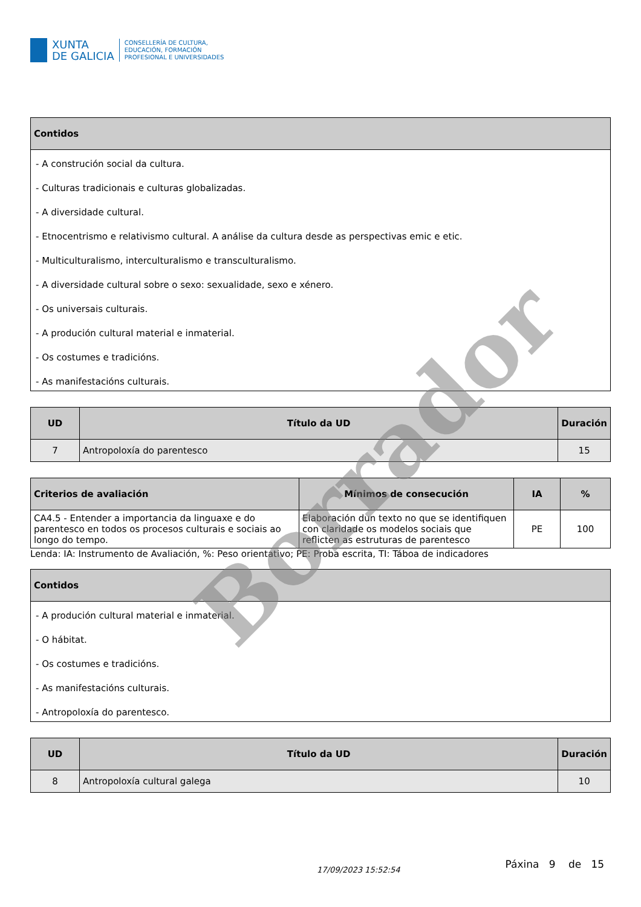XUNTA
DE GALICIA
CONSELLERÍA DE CULTURA,
EDUCACIÓN, FORMACIÓN
PROFESIONAL E UNIVERSIDADES
| Contidos |
| --- |
| - A construción social da cultura. - Culturas tradicionais e culturas globalizadas. - A diversidade cultural. - Etnocentrismo e relativismo cultural. A análise da cultura desde as perspectivas emic e etic. - Multiculturalismo, interculturalismo e transculturalismo. - A diversidade cultural sobre o sexo: sexualidade, sexo e xénero. - Os universais culturais. - A produción cultural material e inmaterial. - Os costumes e tradicións. - As manifestacións culturais. |
| UD | Título da UD | Duración |
| --- | --- | --- |
| 7 | Antropoloxía do parentesco | 15 |
| Criterios de avaliación | Mínimos de consecución | IA | % |
| --- | --- | --- | --- |
| CA4.5 - Entender a importancia da linguaxe e do parentesco en todos os procesos culturais e sociais ao longo do tempo. | Elaboración dun texto no que se identifiquen con claridade os modelos sociais que reflicten as estruturas de parentesco | PE | 100 |
Lenda: IA: Instrumento de Avaliación, %: Peso orientativo; PE: Proba escrita, TI: Táboa de indicadores
| Contidos |
| --- |
| - A produción cultural material e inmaterial. - O hábitat. - Os costumes e tradicións. - As manifestacións culturais. - Antropoloxía do parentesco. |
| UD | Título da UD | Duración |
| --- | --- | --- |
| 8 | Antropoloxía cultural galega | 10 |
17/09/2023 15:52:54 Páxina 9 de 15
Borrador